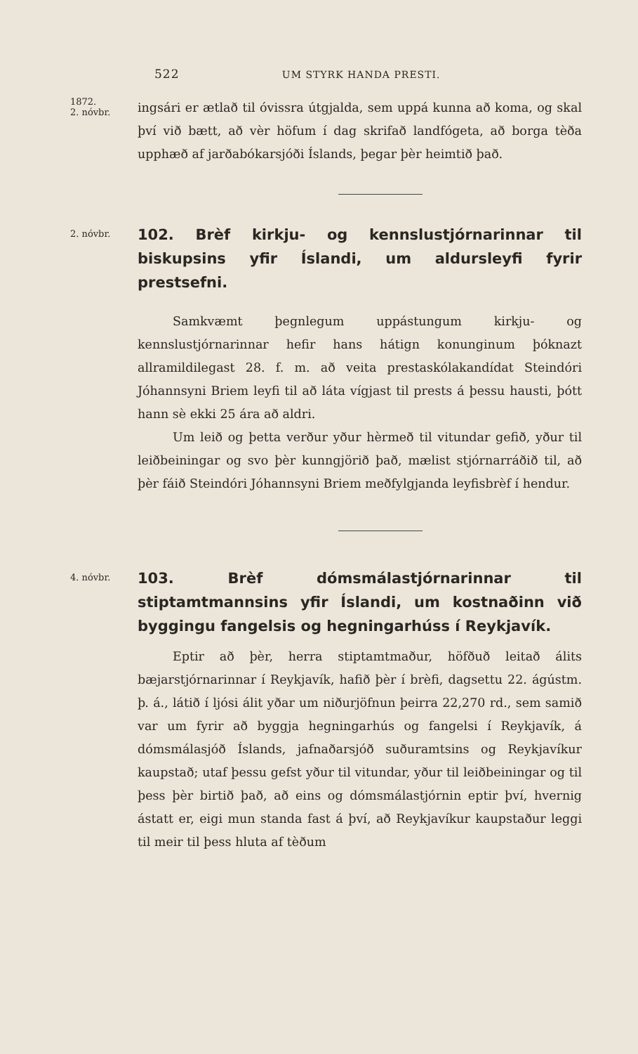522 UM STYRK HANDA PRESTI.
1872.
2. nóvbr.
ingsári er ætlað til óvissra útgjalda, sem uppá kunna að koma, og skal því við bætt, að vèr höfum í dag skrifað landfógeta, að borga tèða upphæð af jarðabókarsjóði Íslands, þegar þèr heimtið það.
2. nóvbr.
102. Brèf kirkju- og kennslustjórnarinnar til biskupsins yfir Íslandi, um aldursleyfi fyrir prestsefni.
Samkvæmt þegnlegum uppástungum kirkju- og kennslustjórnarinnar hefir hans hátign konunginum þóknazt allramildilegast 28. f. m. að veita prestaskólakandídat Steindóri Jóhannsyni Briem leyfi til að láta vígjast til prests á þessu hausti, þótt hann sè ekki 25 ára að aldri.
Um leið og þetta verður yður hèrmeð til vitundar gefið, yður til leiðbeiningar og svo þèr kunngjörið það, mælist stjórnarráðið til, að þèr fáið Steindóri Jóhannsyni Briem meðfylgjanda leyfisbrèf í hendur.
4. nóvbr.
103. Brèf dómsmálastjórnarinnar til stiptamtmannsins yfir Íslandi, um kostnaðinn við byggingu fangelsis og hegningarhúss í Reykjavík.
Eptir að þèr, herra stiptamtmaður, höfðuð leitað álits bæjarstjórnarinnar í Reykjavík, hafið þèr í brèfi, dagsettu 22. ágústm. þ. á., látið í ljósi álit yðar um niðurjöfnun þeirra 22,270 rd., sem samið var um fyrir að byggja hegningarhús og fangelsi í Reykjavík, á dómsmálasjóð Íslands, jafnaðarsjóð suðuramtsins og Reykjavíkur kaupstað; utaf þessu gefst yður til vitundar, yður til leiðbeiningar og til þess þèr birtið það, að eins og dómsmálastjórnin eptir því, hvernig ástatt er, eigi mun standa fast á því, að Reykjavíkur kaupstaður leggi til meir til þess hluta af tèðum